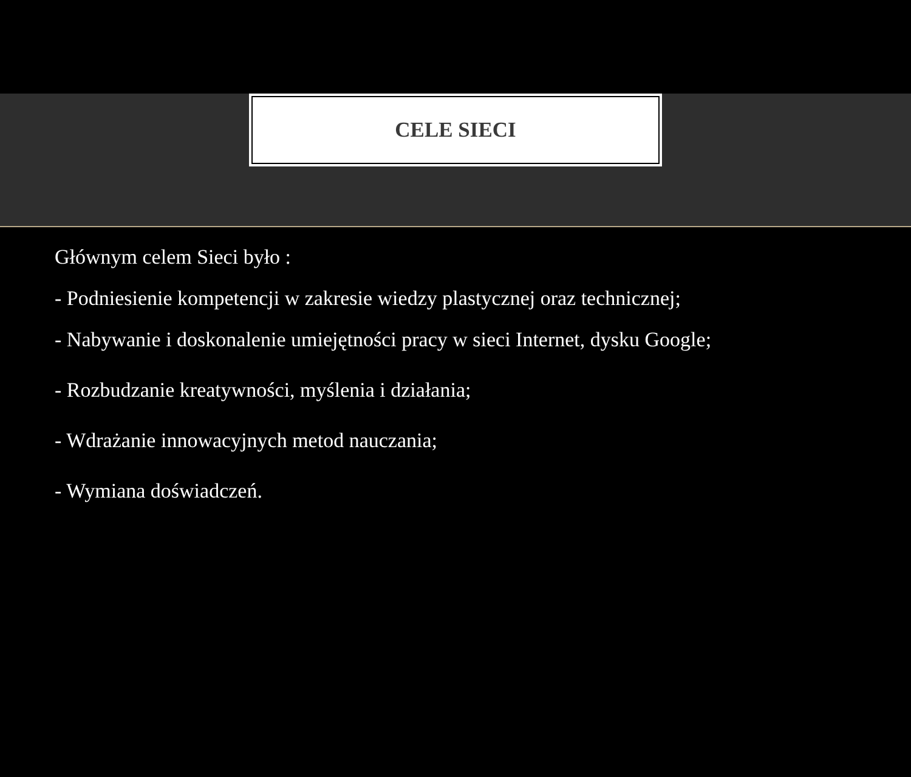CELE SIECI
Głównym celem Sieci było :
- Podniesienie kompetencji w zakresie wiedzy plastycznej oraz technicznej;
- Nabywanie i doskonalenie umiejętności pracy w sieci Internet, dysku Google;
- Rozbudzanie kreatywności, myślenia i działania;
- Wdrażanie innowacyjnych metod nauczania;
- Wymiana doświadczeń.